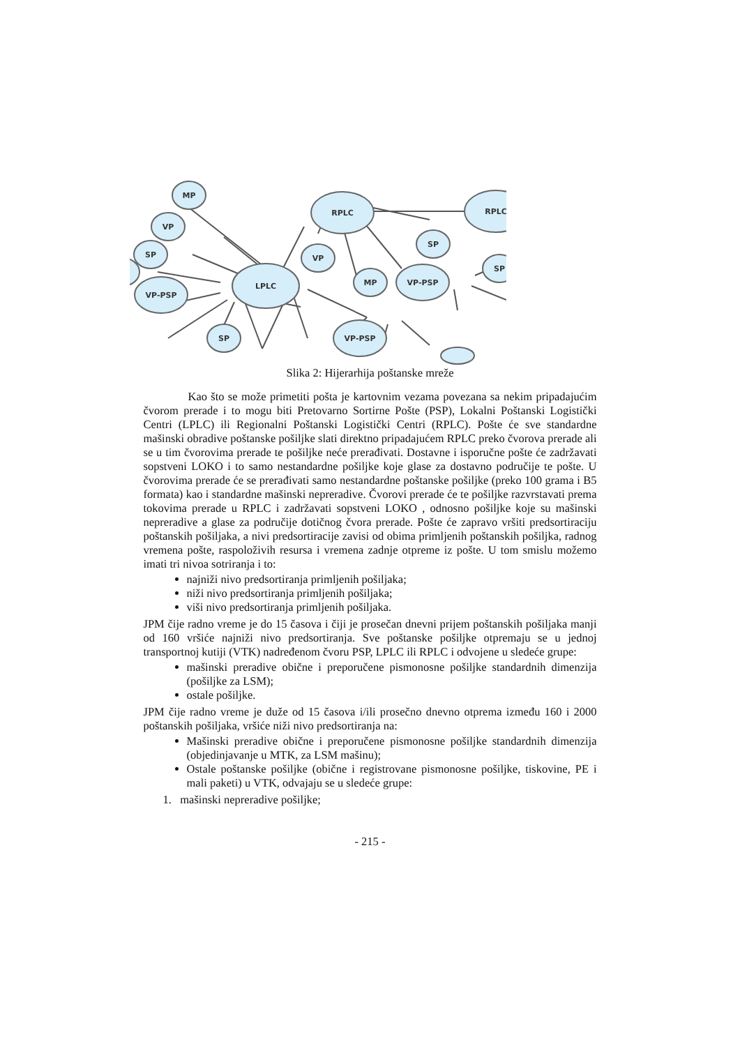MP
RPLC
RPLC
VP
SP
SP
VP
LPLC
MP
VP-PSP
SP
VP-PSP
SP
VP-PSP
Slika 2: Hijerarhija poštanske mreže
Kao što se može primetiti pošta je kartovnim vezama povezana sa nekim pripadajućim čvorom prerade i to mogu biti Pretovarno Sortirne Pošte (PSP), Lokalni Poštanski Logistički Centri (LPLC) ili Regionalni Poštanski Logistički Centri (RPLC). Pošte će sve standardne mašinski obradive poštanske pošiljke slati direktno pripadajućem RPLC preko čvorova prerade ali se u tim čvorovima prerade te pošiljke neće prerađivati. Dostavne i isporučne pošte će zadržavati sopstveni LOKO i to samo nestandardne pošiljke koje glase za dostavno područije te pošte. U čvorovima prerade će se prerađivati samo nestandardne poštanske pošiljke (preko 100 grama i B5 formata) kao i standardne mašinski nepreradive. Čvorovi prerade će te pošiljke razvrstavati prema tokovima prerade u RPLC i zadržavati sopstveni LOKO , odnosno pošiljke koje su mašinski nepreradive a glase za područije dotičnog čvora prerade. Pošte će zapravo vršiti predsortiraciju poštanskih pošiljaka, a nivi predsortiracije zavisi od obima primljenih poštanskih pošiljka, radnog vremena pošte, raspoloživih resursa i vremena zadnje otpreme iz pošte. U tom smislu možemo imati tri nivoa sotriranja i to:
najniži nivo predsortiranja primljenih pošiljaka;
niži nivo predsortiranja primljenih pošiljaka;
viši nivo predsortiranja primljenih pošiljaka.
JPM čije radno vreme je do 15 časova i čiji je prosečan dnevni prijem poštanskih pošiljaka manji od 160 vršiće najniži nivo predsortiranja. Sve poštanske pošiljke otpremaju se u jednoj transportnoj kutiji (VTK) nadređenom čvoru PSP, LPLC ili RPLC i odvojene u sledeće grupe:
mašinski preradive obične i preporučene pismonosne pošiljke standardnih dimenzija (pošiljke za LSM);
ostale pošiljke.
JPM čije radno vreme je duže od 15 časova i/ili prosečno dnevno otprema između 160 i 2000 poštanskih pošiljaka, vršiće niži nivo predsortiranja na:
Mašinski preradive obične i preporučene pismonosne pošiljke standardnih dimenzija (objedinjavanje u MTK, za LSM mašinu);
Ostale poštanske pošiljke (obične i registrovane pismonosne pošiljke, tiskovine, PE i mali paketi) u VTK, odvajaju se u sledeće grupe:
1. mašinski nepreradive pošiljke;
- 215 -